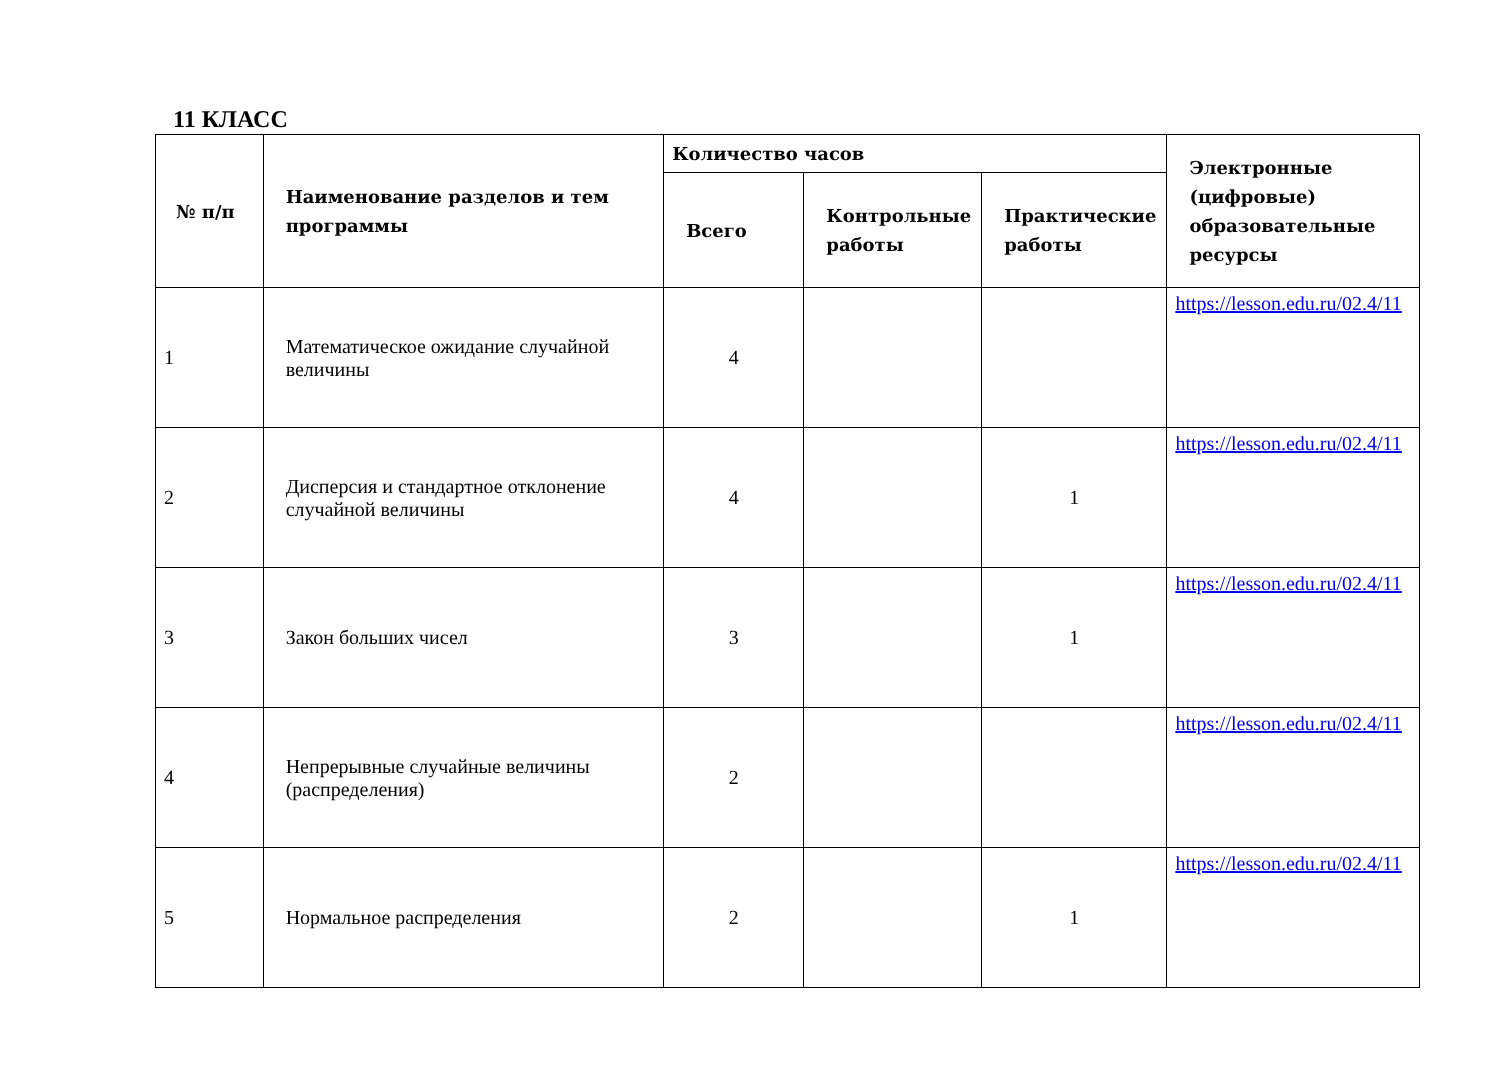11 КЛАСС
| № п/п | Наименование разделов и тем программы | Количество часов | | | Электронные (цифровые) образовательные ресурсы |
| --- | --- | --- | --- | --- | --- |
| | | Всего | Контрольные работы | Практические работы | |
| 1 | Математическое ожидание случайной величины | 4 | | | https://lesson.edu.ru/02.4/11 |
| 2 | Дисперсия и стандартное отклонение случайной величины | 4 | | 1 | https://lesson.edu.ru/02.4/11 |
| 3 | Закон больших чисел | 3 | | 1 | https://lesson.edu.ru/02.4/11 |
| 4 | Непрерывные случайные величины (распределения) | 2 | | | https://lesson.edu.ru/02.4/11 |
| 5 | Нормальное распределения | 2 | | 1 | https://lesson.edu.ru/02.4/11 |